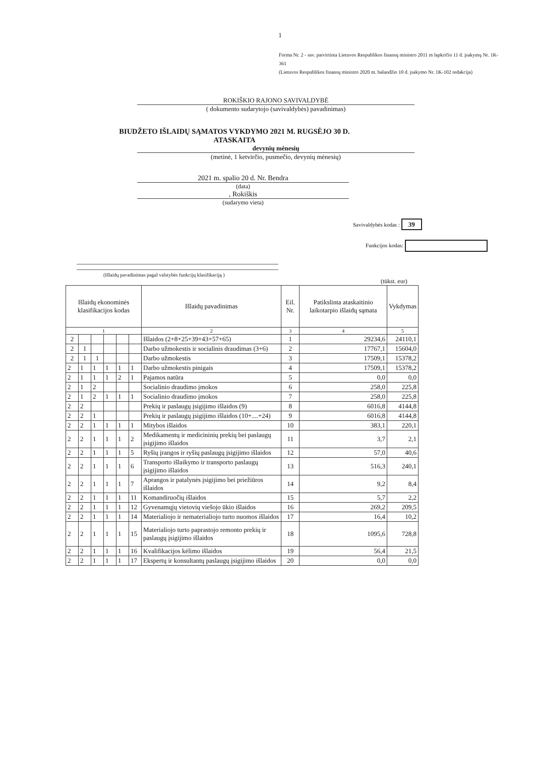1
Forma Nr. 2 - sav. patvirtinta Lietuvos Respublikos finansų ministro 2011 m lapkričio 11 d. įsakymų Nr. 1K-361
(Lietuvos Respublikos finansų ministro 2020 m. balandžio 10 d. įsakymo Nr. 1K-102 redakcija)
ROKIŠKIO RAJONO SAVIVALDYBĖ
( dokumento sudarytojo (savivaldybės) pavadinimas)
BIUDŽETO IŠLAIDŲ SĄMATOS VYKDYMO 2021 M. RUGSĖJO 30 D.
ATASKAITA
devynių mėnesių
(metinė, 1 ketvirčio, pusmečio, devynių mėnesių)
2021 m. spalio 20 d. Nr. Bendra
(data)
, Rokiškis
(sudarymo vieta)
Savivaldybės kodas : 39
Funkcijos kodas:
(Išlaidų pavadinimas pagal valstybės funkcijų klasifikaciją )
(tūkst. eur)
| Išlaidų ekonominės klasifikacijos kodas | | | | | | Išlaidų pavadinimas | Eil. Nr. | Patikslinta ataskaitinio laikotarpio išlaidų sąmata | Vykdymas |
| --- | --- | --- | --- | --- | --- | --- | --- | --- | --- |
| 1 | | | | | | 2 | 3 | 4 | 5 |
| 2 | | | | | | Išlaidos (2+8+25+39+43+57+65) | 1 | 29234,6 | 24110,1 |
| 2 | 1 | | | | | Darbo užmokestis ir socialinis draudimas (3+6) | 2 | 17767,1 | 15604,0 |
| 2 | 1 | 1 | | | | Darbo užmokestis | 3 | 17509,1 | 15378,2 |
| 2 | 1 | 1 | 1 | 1 | 1 | Darbo užmokestis pinigais | 4 | 17509,1 | 15378,2 |
| 2 | 1 | 1 | 1 | 2 | 1 | Pajamos natūra | 5 | 0,0 | 0,0 |
| 2 | 1 | 2 | | | | Socialinio draudimo įmokos | 6 | 258,0 | 225,8 |
| 2 | 1 | 2 | 1 | 1 | 1 | Socialinio draudimo įmokos | 7 | 258,0 | 225,8 |
| 2 | 2 | | | | | Prekių ir paslaugų įsigijimo išlaidos (9) | 8 | 6016,8 | 4144,8 |
| 2 | 2 | 1 | | | | Prekių ir paslaugų įsigijimo išlaidos (10+....+24) | 9 | 6016,8 | 4144,8 |
| 2 | 2 | 1 | 1 | 1 | 1 | Mitybos išlaidos | 10 | 383,1 | 220,1 |
| 2 | 2 | 1 | 1 | 1 | 2 | Medikamentų ir medicininių prekių bei paslaugų įsigijimo išlaidos | 11 | 3,7 | 2,1 |
| 2 | 2 | 1 | 1 | 1 | 5 | Ryšių įrangos ir ryšių paslaugų įsigijimo išlaidos | 12 | 57,0 | 40,6 |
| 2 | 2 | 1 | 1 | 1 | 6 | Transporto išlaikymo ir transporto paslaugų įsigijimo išlaidos | 13 | 516,3 | 240,1 |
| 2 | 2 | 1 | 1 | 1 | 7 | Aprangos ir patalynės įsigijimo bei priežiūros išlaidos | 14 | 9,2 | 8,4 |
| 2 | 2 | 1 | 1 | 1 | 11 | Komandiruočių išlaidos | 15 | 5,7 | 2,2 |
| 2 | 2 | 1 | 1 | 1 | 12 | Gyvenamųjų vietovių viešojo ūkio išlaidos | 16 | 269,2 | 209,5 |
| 2 | 2 | 1 | 1 | 1 | 14 | Materialiojo ir nematerialiojo turto nuomos išlaidos | 17 | 16,4 | 10,2 |
| 2 | 2 | 1 | 1 | 1 | 15 | Materialiojo turto paprastojo remonto prekių ir paslaugų įsigijimo išlaidos | 18 | 1095,6 | 728,8 |
| 2 | 2 | 1 | 1 | 1 | 16 | Kvalifikacijos kėlimo išlaidos | 19 | 56,4 | 21,5 |
| 2 | 2 | 1 | 1 | 1 | 17 | Ekspertų ir konsultantų paslaugų įsigijimo išlaidos | 20 | 0,0 | 0,0 |